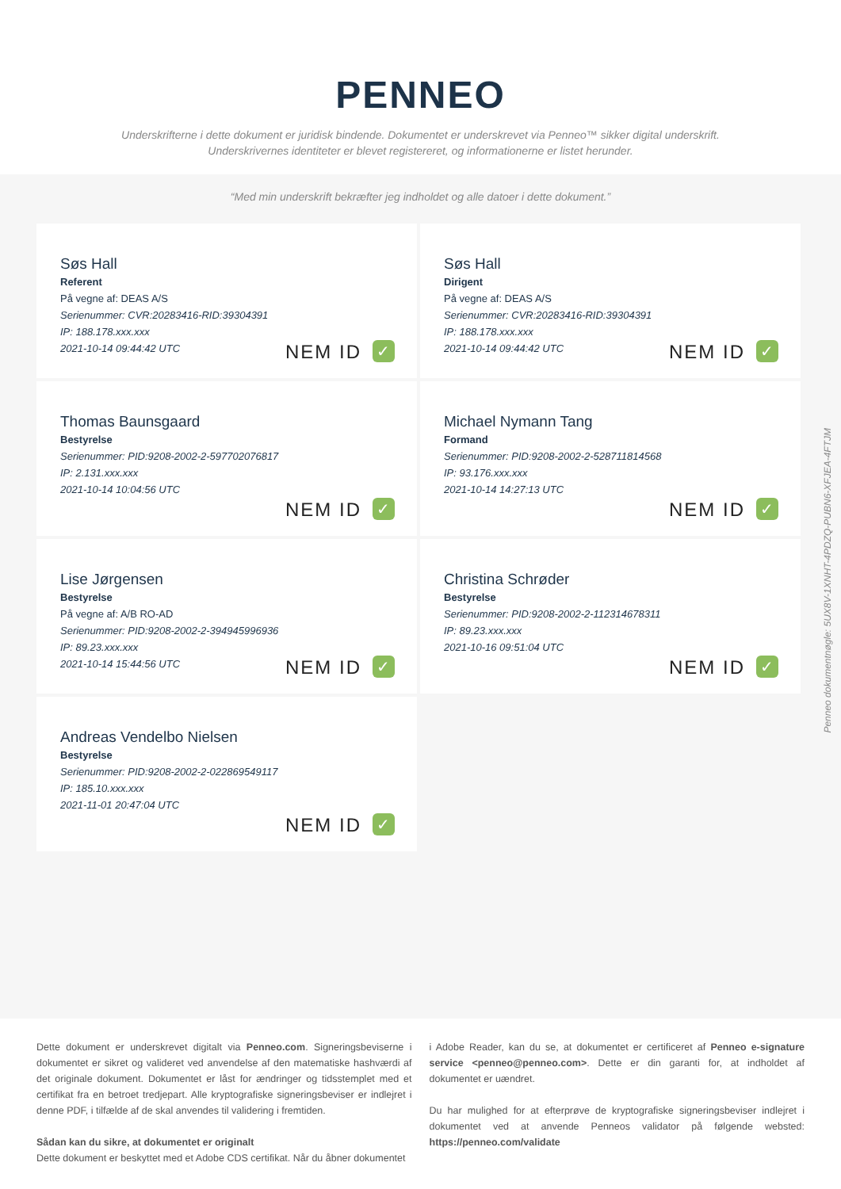PENNEO
Underskrifterne i dette dokument er juridisk bindende. Dokumentet er underskrevet via Penneo™ sikker digital underskrift.
Underskrivernes identiteter er blevet registereret, og informationerne er listet herunder.
“Med min underskrift bekræfter jeg indholdet og alle datoer i dette dokument.”
Søs Hall
Referent
På vegne af: DEAS A/S
Serienummer: CVR:20283416-RID:39304391
IP: 188.178.xxx.xxx
2021-10-14 09:44:42 UTC
NEM ID ✓
Søs Hall
Dirigent
På vegne af: DEAS A/S
Serienummer: CVR:20283416-RID:39304391
IP: 188.178.xxx.xxx
2021-10-14 09:44:42 UTC
NEM ID ✓
Thomas Baunsgaard
Bestyrelse
Serienummer: PID:9208-2002-2-597702076817
IP: 2.131.xxx.xxx
2021-10-14 10:04:56 UTC
NEM ID ✓
Michael Nymann Tang
Formand
Serienummer: PID:9208-2002-2-528711814568
IP: 93.176.xxx.xxx
2021-10-14 14:27:13 UTC
NEM ID ✓
Lise Jørgensen
Bestyrelse
På vegne af: A/B RO-AD
Serienummer: PID:9208-2002-2-394945996936
IP: 89.23.xxx.xxx
2021-10-14 15:44:56 UTC
NEM ID ✓
Christina Schrøder
Bestyrelse
Serienummer: PID:9208-2002-2-112314678311
IP: 89.23.xxx.xxx
2021-10-16 09:51:04 UTC
NEM ID ✓
Andreas Vendelbo Nielsen
Bestyrelse
Serienummer: PID:9208-2002-2-022869549117
IP: 185.10.xxx.xxx
2021-11-01 20:47:04 UTC
NEM ID ✓
Dette dokument er underskrevet digitalt via Penneo.com. Signeringsbeviserne i dokumentet er sikret og valideret ved anvendelse af den matematiske hashværdi af det originale dokument. Dokumentet er låst for ændringer og tidsstemplet med et certifikat fra en betroet tredjepart. Alle kryptografiske signeringsbeviser er indlejret i denne PDF, i tilfælde af de skal anvendes til validering i fremtiden.
Sådan kan du sikre, at dokumentet er originalt
Dette dokument er beskyttet med et Adobe CDS certifikat. Når du åbner dokumentet
i Adobe Reader, kan du se, at dokumentet er certificeret af Penneo e-signature service <penneo@penneo.com>. Dette er din garanti for, at indholdet af dokumentet er uændret.
Du har mulighed for at efterprøve de kryptografiske signeringsbeviser indlejret i dokumentet ved at anvende Penneos validator på følgende websted: https://penneo.com/validate
Penneo dokumentnøgle: 5UX8V-1XNHT-4PDZQ-PUBN6-XFJEA-4FTJM